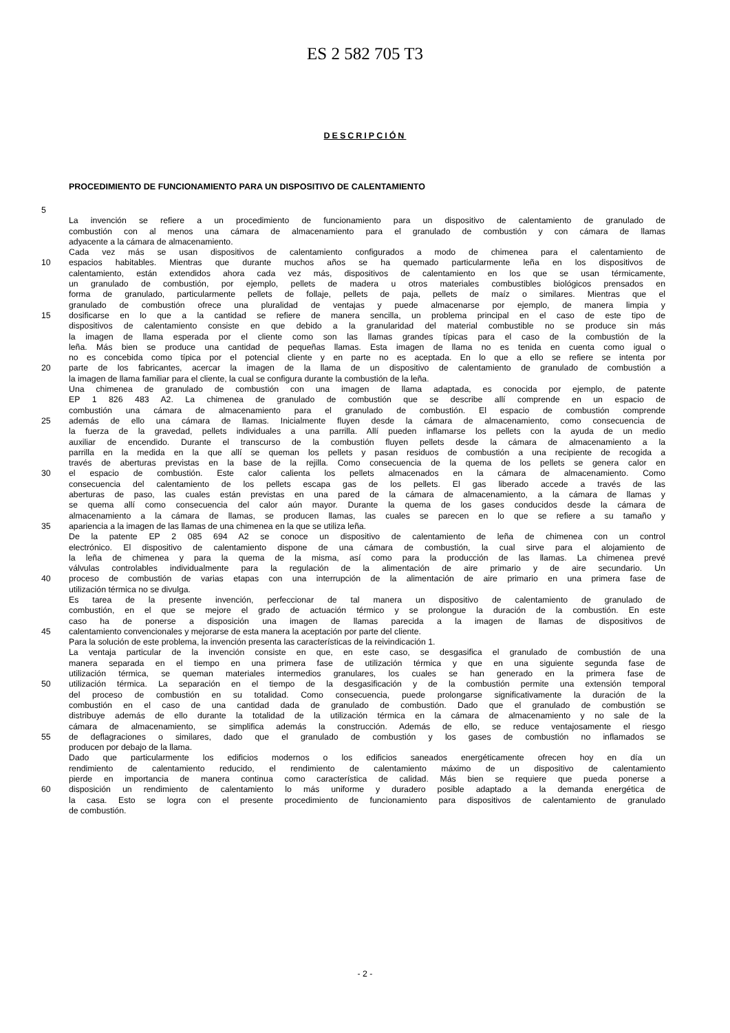ES 2 582 705 T3
DESCRIPCIÓN
PROCEDIMIENTO DE FUNCIONAMIENTO PARA UN DISPOSITIVO DE CALENTAMIENTO
5
La invención se refiere a un procedimiento de funcionamiento para un dispositivo de calentamiento de granulado de
combustión con al menos una cámara de almacenamiento para el granulado de combustión y con cámara de llamas
adyacente a la cámara de almacenamiento.
Cada vez más se usan dispositivos de calentamiento configurados a modo de chimenea para el calentamiento de
10 espacios habitables. Mientras que durante muchos años se ha quemado particularmente leña en los dispositivos de
calentamiento, están extendidos ahora cada vez más, dispositivos de calentamiento en los que se usan térmicamente,
un granulado de combustión, por ejemplo, pellets de madera u otros materiales combustibles biológicos prensados en
forma de granulado, particularmente pellets de follaje, pellets de paja, pellets de maíz o similares. Mientras que el
granulado de combustión ofrece una pluralidad de ventajas y puede almacenarse por ejemplo, de manera limpia y
15 dosificarse en lo que a la cantidad se refiere de manera sencilla, un problema principal en el caso de este tipo de
dispositivos de calentamiento consiste en que debido a la granularidad del material combustible no se produce sin más
la imagen de llama esperada por el cliente como son las llamas grandes típicas para el caso de la combustión de la
leña. Más bien se produce una cantidad de pequeñas llamas. Esta imagen de llama no es tenida en cuenta como igual o
no es concebida como típica por el potencial cliente y en parte no es aceptada. En lo que a ello se refiere se intenta por
20 parte de los fabricantes, acercar la imagen de la llama de un dispositivo de calentamiento de granulado de combustión a
la imagen de llama familiar para el cliente, la cual se configura durante la combustión de la leña.
Una chimenea de granulado de combustión con una imagen de llama adaptada, es conocida por ejemplo, de patente
EP 1 826 483 A2. La chimenea de granulado de combustión que se describe allí comprende en un espacio de
combustión una cámara de almacenamiento para el granulado de combustión. El espacio de combustión comprende
25 además de ello una cámara de llamas. Inicialmente fluyen desde la cámara de almacenamiento, como consecuencia de
la fuerza de la gravedad, pellets individuales a una parrilla. Allí pueden inflamarse los pellets con la ayuda de un medio
auxiliar de encendido. Durante el transcurso de la combustión fluyen pellets desde la cámara de almacenamiento a la
parrilla en la medida en la que allí se queman los pellets y pasan residuos de combustión a una recipiente de recogida a
través de aberturas previstas en la base de la rejilla. Como consecuencia de la quema de los pellets se genera calor en
30 el espacio de combustión. Este calor calienta los pellets almacenados en la cámara de almacenamiento. Como
consecuencia del calentamiento de los pellets escapa gas de los pellets. El gas liberado accede a través de las
aberturas de paso, las cuales están previstas en una pared de la cámara de almacenamiento, a la cámara de llamas y
se quema allí como consecuencia del calor aún mayor. Durante la quema de los gases conducidos desde la cámara de
almacenamiento a la cámara de llamas, se producen llamas, las cuales se parecen en lo que se refiere a su tamaño y
35 apariencia a la imagen de las llamas de una chimenea en la que se utiliza leña.
De la patente EP 2 085 694 A2 se conoce un dispositivo de calentamiento de leña de chimenea con un control
electrónico. El dispositivo de calentamiento dispone de una cámara de combustión, la cual sirve para el alojamiento de
la leña de chimenea y para la quema de la misma, así como para la producción de las llamas. La chimenea prevé
válvulas controlables individualmente para la regulación de la alimentación de aire primario y de aire secundario. Un
40 proceso de combustión de varias etapas con una interrupción de la alimentación de aire primario en una primera fase de
utilización térmica no se divulga.
Es tarea de la presente invención, perfeccionar de tal manera un dispositivo de calentamiento de granulado de
combustión, en el que se mejore el grado de actuación térmico y se prolongue la duración de la combustión. En este
caso ha de ponerse a disposición una imagen de llamas parecida a la imagen de llamas de dispositivos de
45 calentamiento convencionales y mejorarse de esta manera la aceptación por parte del cliente.
Para la solución de este problema, la invención presenta las características de la reivindicación 1.
La ventaja particular de la invención consiste en que, en este caso, se desgasifica el granulado de combustión de una
manera separada en el tiempo en una primera fase de utilización térmica y que en una siguiente segunda fase de
utilización térmica, se queman materiales intermedios granulares, los cuales se han generado en la primera fase de
50 utilización térmica. La separación en el tiempo de la desgasificación y de la combustión permite una extensión temporal
del proceso de combustión en su totalidad. Como consecuencia, puede prolongarse significativamente la duración de la
combustión en el caso de una cantidad dada de granulado de combustión. Dado que el granulado de combustión se
distribuye además de ello durante la totalidad de la utilización térmica en la cámara de almacenamiento y no sale de la
cámara de almacenamiento, se simplifica además la construcción. Además de ello, se reduce ventajosamente el riesgo
55 de deflagraciones o similares, dado que el granulado de combustión y los gases de combustión no inflamados se
producen por debajo de la llama.
Dado que particularmente los edificios modernos o los edificios saneados energéticamente ofrecen hoy en día un
rendimiento de calentamiento reducido, el rendimiento de calentamiento máximo de un dispositivo de calentamiento
pierde en importancia de manera continua como característica de calidad. Más bien se requiere que pueda ponerse a
60 disposición un rendimiento de calentamiento lo más uniforme y duradero posible adaptado a la demanda energética de
la casa. Esto se logra con el presente procedimiento de funcionamiento para dispositivos de calentamiento de granulado
de combustión.
- 2 -